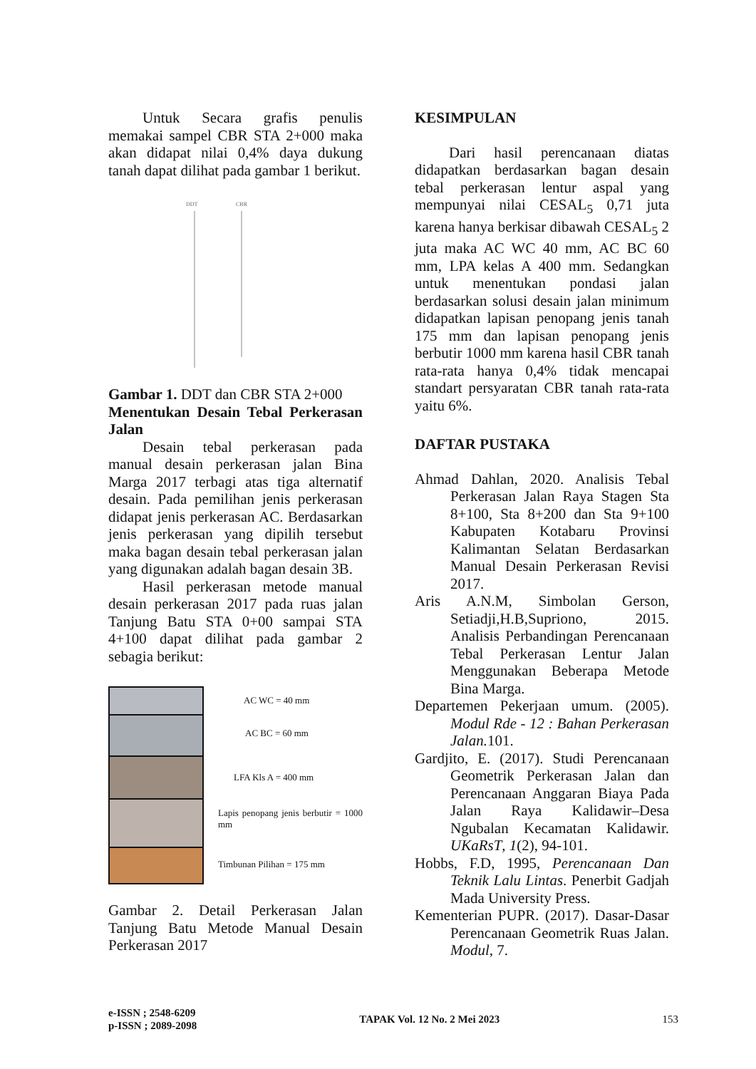Untuk Secara grafis penulis memakai sampel CBR STA 2+000 maka akan didapat nilai 0,4% daya dukung tanah dapat dilihat pada gambar 1 berikut.
DDT
CBR
Gambar 1. DDT dan CBR STA 2+000
Menentukan Desain Tebal Perkerasan Jalan
Desain tebal perkerasan pada manual desain perkerasan jalan Bina Marga 2017 terbagi atas tiga alternatif desain. Pada pemilihan jenis perkerasan didapat jenis perkerasan AC. Berdasarkan jenis perkerasan yang dipilih tersebut maka bagan desain tebal perkerasan jalan yang digunakan adalah bagan desain 3B.
Hasil perkerasan metode manual desain perkerasan 2017 pada ruas jalan Tanjung Batu STA 0+00 sampai STA 4+100 dapat dilihat pada gambar 2 sebagia berikut:
AC WC = 40 mm
AC BC = 60 mm
LFA Kls A = 400 mm
Lapis penopang jenis berbutir = 1000 mm
Timbunan Pilihan = 175 mm
Gambar 2. Detail Perkerasan Jalan Tanjung Batu Metode Manual Desain Perkerasan 2017
KESIMPULAN
Dari hasil perencanaan diatas didapatkan berdasarkan bagan desain tebal perkerasan lentur aspal yang mempunyai nilai CESAL<sub>5</sub> 0,71 juta karena hanya berkisar dibawah CESAL<sub>5</sub> 2 juta maka AC WC 40 mm, AC BC 60 mm, LPA kelas A 400 mm. Sedangkan untuk menentukan pondasi jalan berdasarkan solusi desain jalan minimum didapatkan lapisan penopang jenis tanah 175 mm dan lapisan penopang jenis berbutir 1000 mm karena hasil CBR tanah rata-rata hanya 0,4% tidak mencapai standart persyaratan CBR tanah rata-rata yaitu 6%.
DAFTAR PUSTAKA
Ahmad Dahlan, 2020. Analisis Tebal Perkerasan Jalan Raya Stagen Sta 8+100, Sta 8+200 dan Sta 9+100 Kabupaten Kotabaru Provinsi Kalimantan Selatan Berdasarkan Manual Desain Perkerasan Revisi 2017.
Aris A.N.M, Simbolan Gerson, Setiadji,H.B,Supriono, 2015. Analisis Perbandingan Perencanaan Tebal Perkerasan Lentur Jalan Menggunakan Beberapa Metode Bina Marga.
Departemen Pekerjaan umum. (2005). Modul Rde - 12 : Bahan Perkerasan Jalan. 101.
Gardjito, E. (2017). Studi Perencanaan Geometrik Perkerasan Jalan dan Perencanaan Anggaran Biaya Pada Jalan Raya Kalidawir–Desa Ngubalan Kecamatan Kalidawir. UKaRsT, 1(2), 94-101.
Hobbs, F.D, 1995, Perencanaan Dan Teknik Lalu Lintas. Penerbit Gadjah Mada University Press.
Kementerian PUPR. (2017). Dasar-Dasar Perencanaan Geometrik Ruas Jalan. Modul, 7.
e-ISSN ; 2548-6209
p-ISSN ; 2089-2098
TAPAK Vol. 12 No. 2 Mei 2023 153